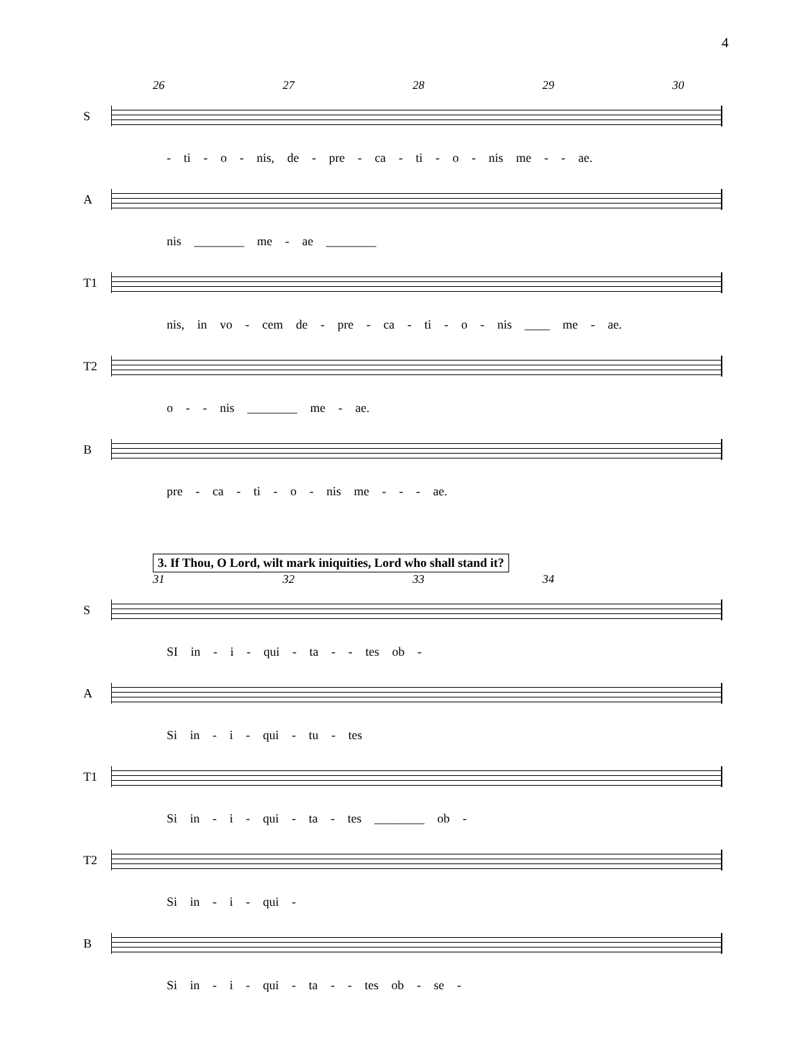4
26 27 28 29 30
S
- ti - o - nis, de - pre - ca - ti - o - nis me - - ae.
A
nis ________ me - ae ________
T1
nis, in vo - cem de - pre - ca - ti - o - nis ____ me - ae.
T2
o - - nis ________ me - ae.
B
pre - ca - ti - o - nis me - - - ae.
3. If Thou, O Lord, wilt mark iniquities, Lord who shall stand it?
31 32 33 34
S
SI in - i - qui - ta - - tes ob -
A
Si in - i - qui - tu - tes
T1
Si in - i - qui - ta - tes ________ ob -
T2
Si in - i - qui -
B
Si in - i - qui - ta - - tes ob - se -